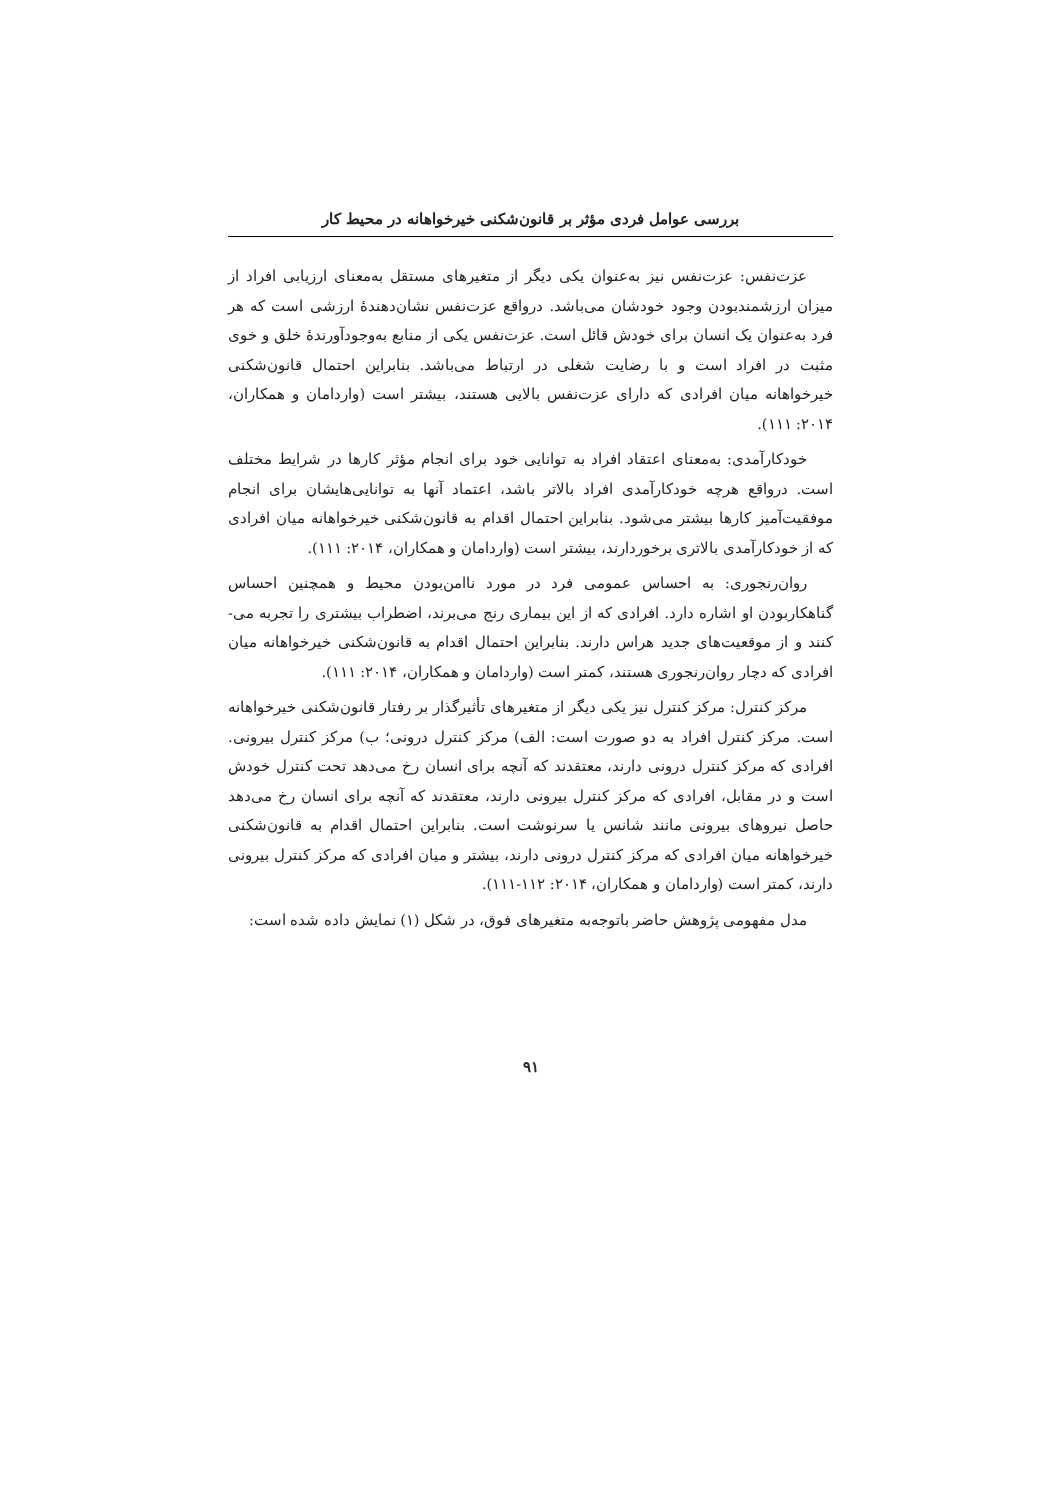بررسی عوامل فردی مؤثر بر قانون‌شکنی خیرخواهانه در محیط کار
عزت‌نفس: عزت‌نفس نیز به‌عنوان یکی دیگر از متغیرهای مستقل به‌معنای ارزیابی افراد از میزان ارزشمندبودن وجود خودشان می‌باشد. درواقع عزت‌نفس نشان‌دهندهٔ ارزشی است که هر فرد به‌عنوان یک انسان برای خودش قائل است. عزت‌نفس یکی از منابع به‌وجودآورندهٔ خلق و خوی مثبت در افراد است و با رضایت شغلی در ارتباط می‌باشد. بنابراین احتمال قانون‌شکنی خیرخواهانه میان افرادی که دارای عزت‌نفس بالایی هستند، بیشتر است (واردامان و همکاران، ۲۰۱۴: ۱۱۱).
خودکارآمدی: به‌معنای اعتقاد افراد به توانایی خود برای انجام مؤثر کارها در شرایط مختلف است. درواقع هرچه خودکارآمدی افراد بالاتر باشد، اعتماد آنها به توانایی‌هایشان برای انجام موفقیت‌آمیز کارها بیشتر می‌شود. بنابراین احتمال اقدام به قانون‌شکنی خیرخواهانه میان افرادی که از خودکارآمدی بالاتری برخوردارند، بیشتر است (واردامان و همکاران، ۲۰۱۴: ۱۱۱).
روان‌رنجوری: به احساس عمومی فرد در مورد ناامن‌بودن محیط و همچنین احساس گناهکاربودن او اشاره دارد. افرادی که از این بیماری رنج می‌برند، اضطراب بیشتری را تجربه می-کنند و از موقعیت‌های جدید هراس دارند. بنابراین احتمال اقدام به قانون‌شکنی خیرخواهانه میان افرادی که دچار روان‌رنجوری هستند، کمتر است (واردامان و همکاران، ۲۰۱۴: ۱۱۱).
مرکز کنترل: مرکز کنترل نیز یکی دیگر از متغیرهای تأثیرگذار بر رفتار قانون‌شکنی خیرخواهانه است. مرکز کنترل افراد به دو صورت است: الف) مرکز کنترل درونی؛ ب) مرکز کنترل بیرونی. افرادی که مرکز کنترل درونی دارند، معتقدند که آنچه برای انسان رخ می‌دهد تحت کنترل خودش است و در مقابل، افرادی که مرکز کنترل بیرونی دارند، معتقدند که آنچه برای انسان رخ می‌دهد حاصل نیروهای بیرونی مانند شانس یا سرنوشت است. بنابراین احتمال اقدام به قانون‌شکنی خیرخواهانه میان افرادی که مرکز کنترل درونی دارند، بیشتر و میان افرادی که مرکز کنترل بیرونی دارند، کمتر است (واردامان و همکاران، ۲۰۱۴: ۱۱۲-۱۱۱).
مدل مفهومی پژوهش حاضر باتوجه‌به متغیرهای فوق، در شکل (۱) نمایش داده شده است:
۹۱